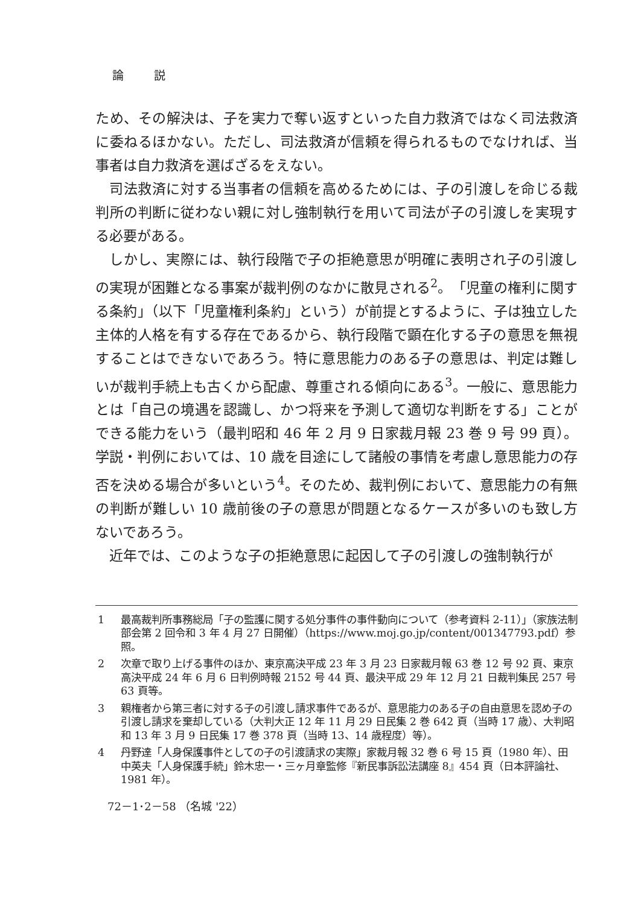論 説
ため、その解決は、子を実力で奪い返すといった自力救済ではなく司法救済に委ねるほかない。ただし、司法救済が信頼を得られるものでなければ、当事者は自力救済を選ばざるをえない。
司法救済に対する当事者の信頼を高めるためには、子の引渡しを命じる裁判所の判断に従わない親に対し強制執行を用いて司法が子の引渡しを実現する必要がある。
しかし、実際には、執行段階で子の拒絶意思が明確に表明され子の引渡しの実現が困難となる事案が裁判例のなかに散見される<sup>2</sup>。「児童の権利に関する条約」（以下「児童権利条約」という）が前提とするように、子は独立した主体的人格を有する存在であるから、執行段階で顕在化する子の意思を無視することはできないであろう。特に意思能力のある子の意思は、判定は難しいが裁判手続上も古くから配慮、尊重される傾向にある<sup>3</sup>。一般に、意思能力とは「自己の境遇を認識し、かつ将来を予測して適切な判断をする」ことができる能力をいう（最判昭和 46 年 2 月 9 日家裁月報 23 巻 9 号 99 頁）。学説・判例においては、10 歳を目途にして諸般の事情を考慮し意思能力の存否を決める場合が多いという<sup>4</sup>。そのため、裁判例において、意思能力の有無の判断が難しい 10 歳前後の子の意思が問題となるケースが多いのも致し方ないであろう。
近年では、このような子の拒絶意思に起因して子の引渡しの強制執行が
1 最高裁判所事務総局「子の監護に関する処分事件の事件動向について（参考資料 2-11）」（家族法制部会第 2 回令和 3 年 4 月 27 日開催）（https://www.moj.go.jp/content/001347793.pdf）参照。
2 次章で取り上げる事件のほか、東京高決平成 23 年 3 月 23 日家裁月報 63 巻 12 号 92 頁、東京高決平成 24 年 6 月 6 日判例時報 2152 号 44 頁、最決平成 29 年 12 月 21 日裁判集民 257 号 63 頁等。
3 親権者から第三者に対する子の引渡し請求事件であるが、意思能力のある子の自由意思を認め子の引渡し請求を棄却している（大判大正 12 年 11 月 29 日民集 2 巻 642 頁（当時 17 歳）、大判昭和 13 年 3 月 9 日民集 17 巻 378 頁（当時 13、14 歳程度）等）。
4 丹野達「人身保護事件としての子の引渡請求の実際」家裁月報 32 巻 6 号 15 頁（1980 年）、田中英夫「人身保護手続」鈴木忠一・三ヶ月章監修『新民事訴訟法講座 8』454 頁（日本評論社、1981 年）。
72－1･2－58 （名城 '22）